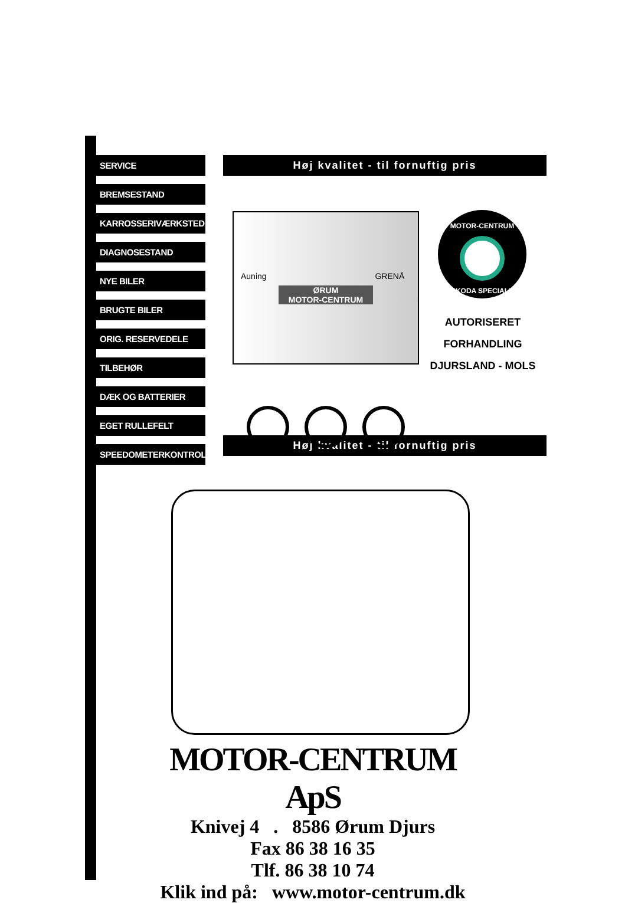SERVICE
BREMSESTAND
KARROSSERIVÆRKSTED
DIAGNOSESTAND
NYE BILER
BRUGTE BILER
ORIG. RESERVEDELE
TILBEHØR
DÆK OG BATTERIER
EGET RULLEFELT
SPEEDOMETERKONTROL
Høj kvalitet - til fornuftig pris
Auning GRENÅ
ØRUM
MOTOR-CENTRUM
MOTOR-CENTRUM
SKODA SPECIALE
AUTORISERET
FORHANDLING
DJURSLAND - MOLS
Høj kvalitet - til fornuftig pris
MOTOR-CENTRUM ApS
Knivej 4 . 8586 Ørum Djurs
Fax 86 38 16 35
Tlf. 86 38 10 74
Klik ind på: www.motor-centrum.dk